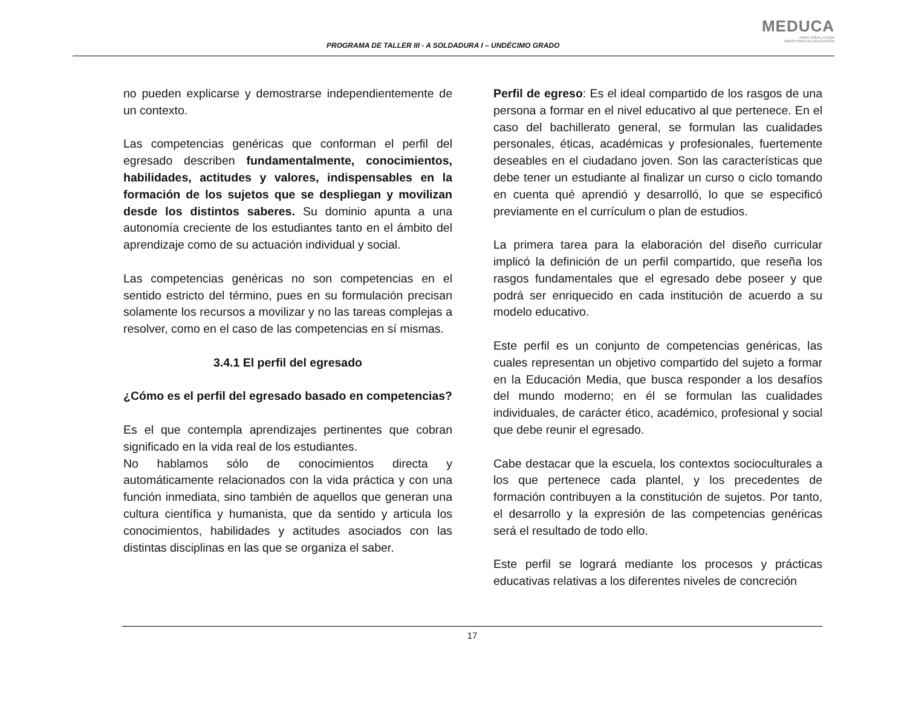PROGRAMA DE TALLER III - A SOLDADURA I – UNDÉCIMO GRADO
MEDUCA
PARA TODA LA VIDA
MINISTERIO DE EDUCACIÓN
no pueden explicarse y demostrarse independientemente de un contexto.
Las competencias genéricas que conforman el perfil del egresado describen fundamentalmente, conocimientos, habilidades, actitudes y valores, indispensables en la formación de los sujetos que se despliegan y movilizan desde los distintos saberes. Su dominio apunta a una autonomía creciente de los estudiantes tanto en el ámbito del aprendizaje como de su actuación individual y social.
Las competencias genéricas no son competencias en el sentido estricto del término, pues en su formulación precisan solamente los recursos a movilizar y no las tareas complejas a resolver, como en el caso de las competencias en sí mismas.
3.4.1 El perfil del egresado
¿Cómo es el perfil del egresado basado en competencias?
Es el que contempla aprendizajes pertinentes que cobran significado en la vida real de los estudiantes.
No hablamos sólo de conocimientos directa y automáticamente relacionados con la vida práctica y con una función inmediata, sino también de aquellos que generan una cultura científica y humanista, que da sentido y articula los conocimientos, habilidades y actitudes asociados con las distintas disciplinas en las que se organiza el saber.
Perfil de egreso: Es el ideal compartido de los rasgos de una persona a formar en el nivel educativo al que pertenece. En el caso del bachillerato general, se formulan las cualidades personales, éticas, académicas y profesionales, fuertemente deseables en el ciudadano joven. Son las características que debe tener un estudiante al finalizar un curso o ciclo tomando en cuenta qué aprendió y desarrolló, lo que se especificó previamente en el currículum o plan de estudios.
La primera tarea para la elaboración del diseño curricular implicó la definición de un perfil compartido, que reseña los rasgos fundamentales que el egresado debe poseer y que podrá ser enriquecido en cada institución de acuerdo a su modelo educativo.
Este perfil es un conjunto de competencias genéricas, las cuales representan un objetivo compartido del sujeto a formar en la Educación Media, que busca responder a los desafíos del mundo moderno; en él se formulan las cualidades individuales, de carácter ético, académico, profesional y social que debe reunir el egresado.
Cabe destacar que la escuela, los contextos socioculturales a los que pertenece cada plantel, y los precedentes de formación contribuyen a la constitución de sujetos. Por tanto, el desarrollo y la expresión de las competencias genéricas será el resultado de todo ello.
Este perfil se logrará mediante los procesos y prácticas educativas relativas a los diferentes niveles de concreción
17